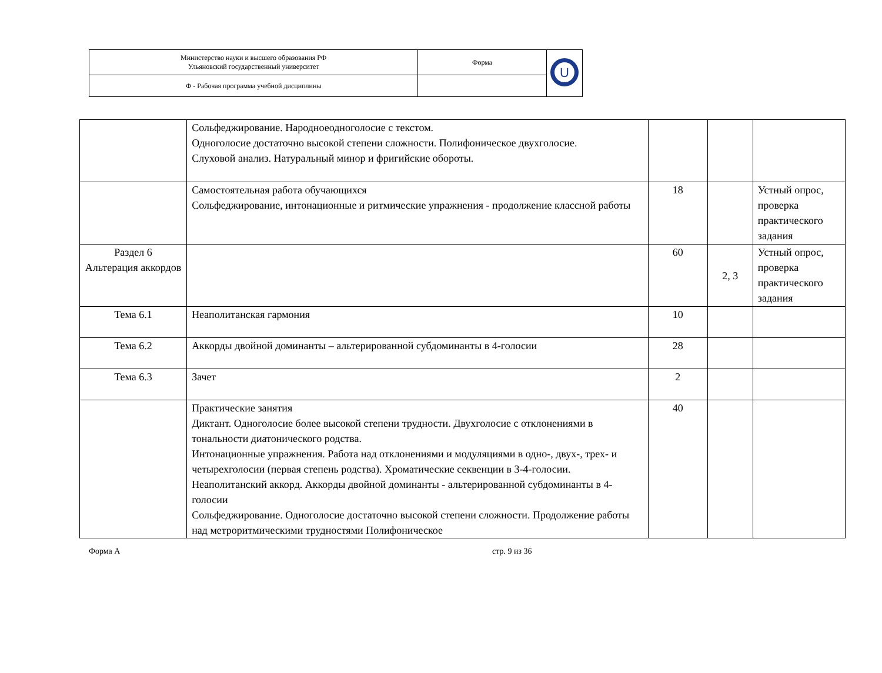| Министерство науки и высшего образования РФ Ульяновский государственный университет | Форма | U |
| Ф - Рабочая программа учебной дисциплины | | |
| | Сольфеджирование. Народноеодноголосие с текстом. Одноголосие достаточно высокой степени сложности. Полифоническое двухголосие. Слуховой анализ. Натуральный минор и фригийские обороты. | | | |
| | Самостоятельная работа обучающихся Сольфеджирование, интонационные и ритмические упражнения - продолжение классной работы | 18 | | Устный опрос, проверка практического задания |
| Раздел 6 Альтерация аккордов | | 60 | 2, 3 | Устный опрос, проверка практического задания |
| Тема 6.1 | Неаполитанская гармония | 10 | | |
| Тема 6.2 | Аккорды двойной доминанты – альтерированной субдоминанты в 4-голосии | 28 | | |
| Тема 6.3 | Зачет | 2 | | |
| | Практические занятия Диктант. Одноголосие более высокой степени трудности. Двухголосие с отклонениями в тональности диатонического родства. Интонационные упражнения. Работа над отклонениями и модуляциями в одно-, двух-, трех- и четырехголосии (первая степень родства). Хроматические секвенции в 3-4-голосии. Неаполитанский аккорд. Аккорды двойной доминанты - альтерированной субдоминанты в 4-голосии Сольфеджирование. Одноголосие достаточно высокой степени сложности. Продолжение работы над метроритмическими трудностями Полифоническое | 40 | | |
Форма А стр. 9 из 36